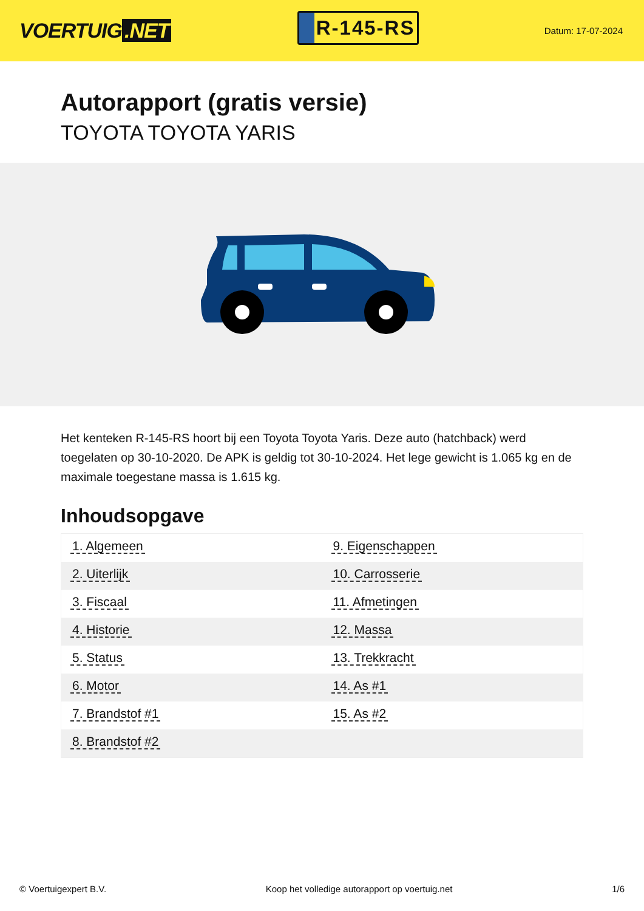VOERTUIG.NET
R-145-RS
Datum: 17-07-2024
Autorapport (gratis versie)
TOYOTA TOYOTA YARIS
Het kenteken R-145-RS hoort bij een Toyota Toyota Yaris. Deze auto (hatchback) werd toegelaten op 30-10-2020. De APK is geldig tot 30-10-2024. Het lege gewicht is 1.065 kg en de maximale toegestane massa is 1.615 kg.
Inhoudsopgave
| 1. Algemeen | 9. Eigenschappen |
| 2. Uiterlijk | 10. Carrosserie |
| 3. Fiscaal | 11. Afmetingen |
| 4. Historie | 12. Massa |
| 5. Status | 13. Trekkracht |
| 6. Motor | 14. As #1 |
| 7. Brandstof #1 | 15. As #2 |
| 8. Brandstof #2 | |
© Voertuigexpert B.V. Koop het volledige autorapport op voertuig.net 1/6